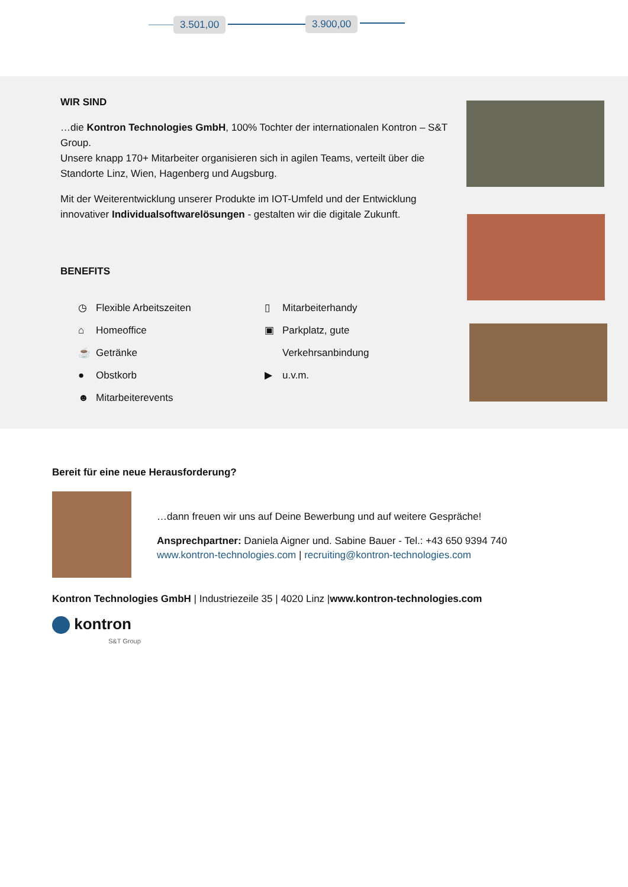3.501,00 3.900,00
WIR SIND
…die Kontron Technologies GmbH, 100% Tochter der internationalen Kontron – S&T Group.
Unsere knapp 170+ Mitarbeiter organisieren sich in agilen Teams, verteilt über die Standorte Linz, Wien, Hagenberg und Augsburg.
Mit der Weiterentwicklung unserer Produkte im IOT-Umfeld und der Entwicklung innovativer Individualsoftwarelösungen - gestalten wir die digitale Zukunft.
BENEFITS
◷ Flexible Arbeitszeiten
⌂ Homeoffice
☕ Getränke
● Obstkorb
☻ Mitarbeiterevents
▯ Mitarbeiterhandy
▣ Parkplatz, gute
Verkehrsanbindung
▶ u.v.m.
Bereit für eine neue Herausforderung?
…dann freuen wir uns auf Deine Bewerbung und auf weitere Gespräche!
Ansprechpartner: Daniela Aigner und. Sabine Bauer - Tel.: +43 650 9394 740
www.kontron-technologies.com | recruiting@kontron-technologies.com
Kontron Technologies GmbH | Industriezeile 35 | 4020 Linz |www.kontron-technologies.com
kontron
S&T Group